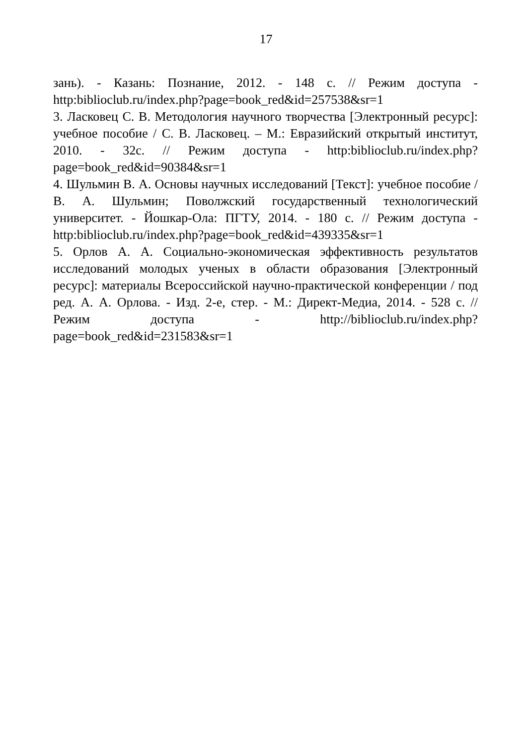17
зань). - Казань: Познание, 2012. - 148 с. // Режим доступа - http:biblioclub.ru/index.php?page=book_red&id=257538&sr=1
3. Ласковец С. В. Методология научного творчества [Электронный ресурс]: учебное пособие / С. В. Ласковец. – М.: Евразийский открытый институт, 2010. - 32с. // Режим доступа - http:biblioclub.ru/index.php?page=book_red&id=90384&sr=1
4. Шульмин В. А. Основы научных исследований [Текст]: учебное пособие / В. А. Шульмин; Поволжский государственный технологический университет. - Йошкар-Ола: ПГТУ, 2014. - 180 с. // Режим доступа - http:biblioclub.ru/index.php?page=book_red&id=439335&sr=1
5. Орлов А. А. Социально-экономическая эффективность результатов исследований молодых ученых в области образования [Электронный ресурс]: материалы Всероссийской научно-практической конференции / под ред. А. А. Орлова. - Изд. 2-е, стер. - М.: Директ-Медиа, 2014. - 528 с. // Режим доступа - http://biblioclub.ru/index.php?page=book_red&id=231583&sr=1